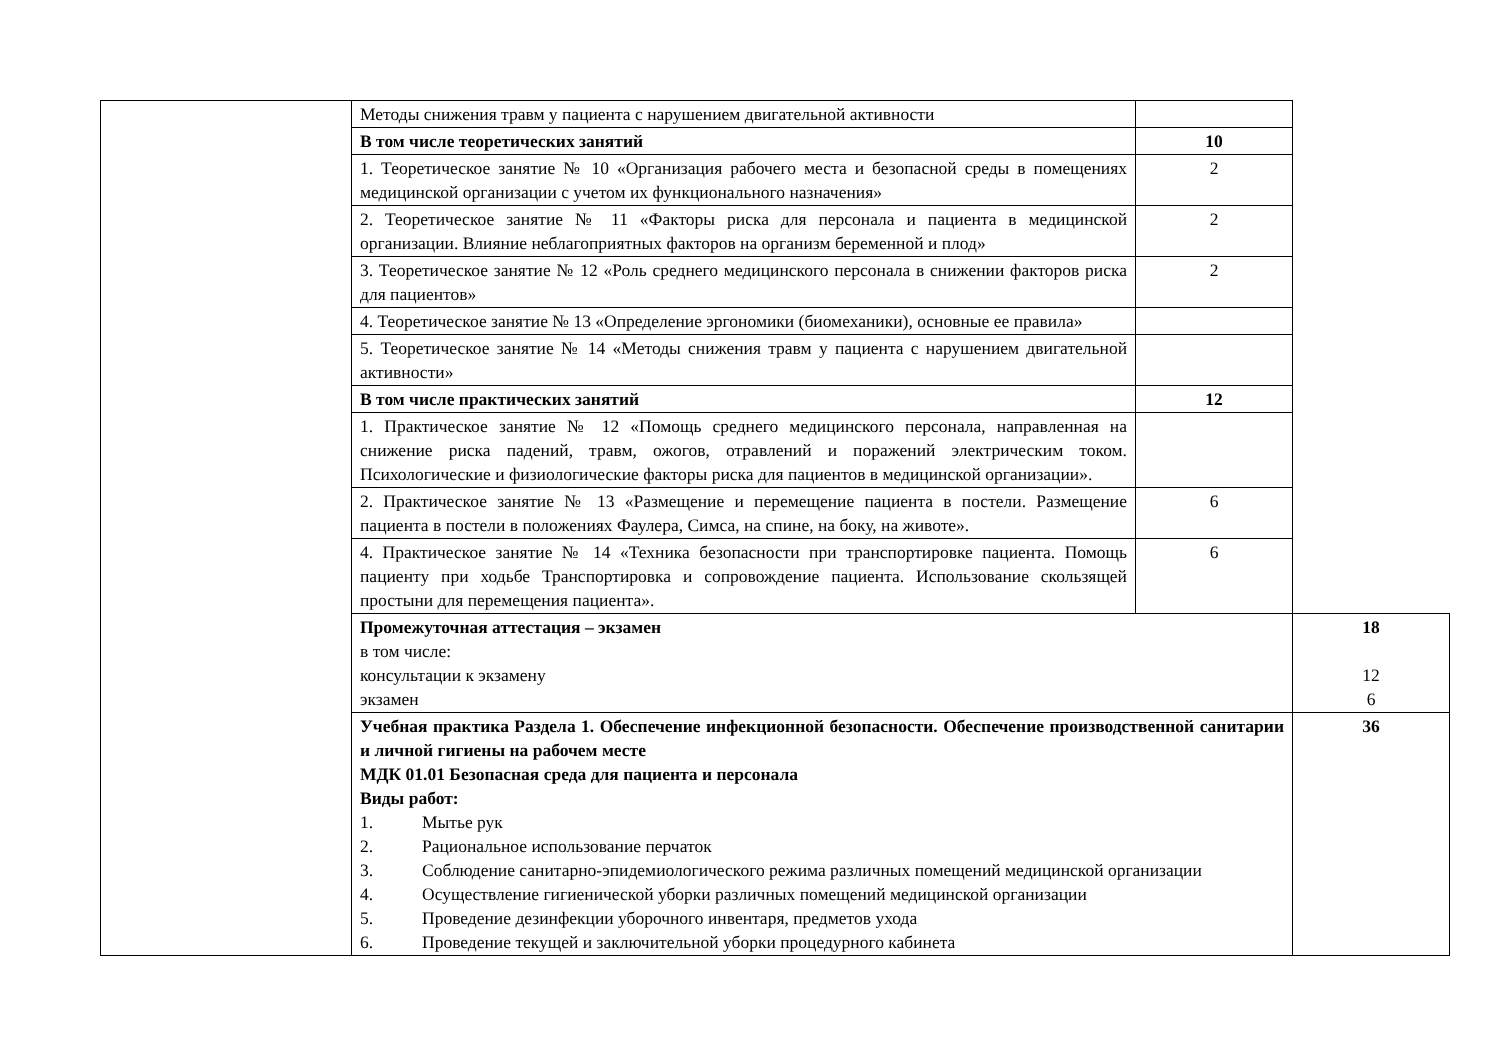| | Методы снижения травм у пациента с нарушением двигательной активности | | |
| | В том числе теоретических занятий | 10 | |
| | 1. Теоретическое занятие № 10 «Организация рабочего места и безопасной среды в помещениях медицинской организации с учетом их функционального назначения» | 2 | |
| | 2. Теоретическое занятие № 11 «Факторы риска для персонала и пациента в медицинской организации. Влияние неблагоприятных факторов на организм беременной и плод» | 2 | |
| | 3. Теоретическое занятие № 12 «Роль среднего медицинского персонала в снижении факторов риска для пациентов» | 2 | |
| | 4. Теоретическое занятие № 13 «Определение эргономики (биомеханики), основные ее правила» | | |
| | 5. Теоретическое занятие № 14 «Методы снижения травм у пациента с нарушением двигательной активности» | | |
| | В том числе практических занятий | 12 | |
| | 1. Практическое занятие № 12 «Помощь среднего медицинского персонала, направленная на снижение риска падений, травм, ожогов, отравлений и поражений электрическим током. Психологические и физиологические факторы риска для пациентов в медицинской организации». | | |
| | 2. Практическое занятие № 13 «Размещение и перемещение пациента в постели. Размещение пациента в постели в положениях Фаулера, Симса, на спине, на боку, на животе». | 6 | |
| | 4. Практическое занятие № 14 «Техника безопасности при транспортировке пациента. Помощь пациенту при ходьбе Транспортировка и сопровождение пациента. Использование скользящей простыни для перемещения пациента». | 6 | |
| | Промежуточная аттестация – экзамен в том числе: консультации к экзамену экзамен | | 18 12 6 |
| | Учебная практика Раздела 1. Обеспечение инфекционной безопасности. Обеспечение производственной санитарии и личной гигиены на рабочем месте МДК 01.01 Безопасная среда для пациента и персонала Виды работ: 1. Мытье рук 2. Рациональное использование перчаток 3. Соблюдение санитарно-эпидемиологического режима различных помещений медицинской организации 4. Осуществление гигиенической уборки различных помещений медицинской организации 5. Проведение дезинфекции уборочного инвентаря, предметов ухода 6. Проведение текущей и заключительной уборки процедурного кабинета | | 36 |